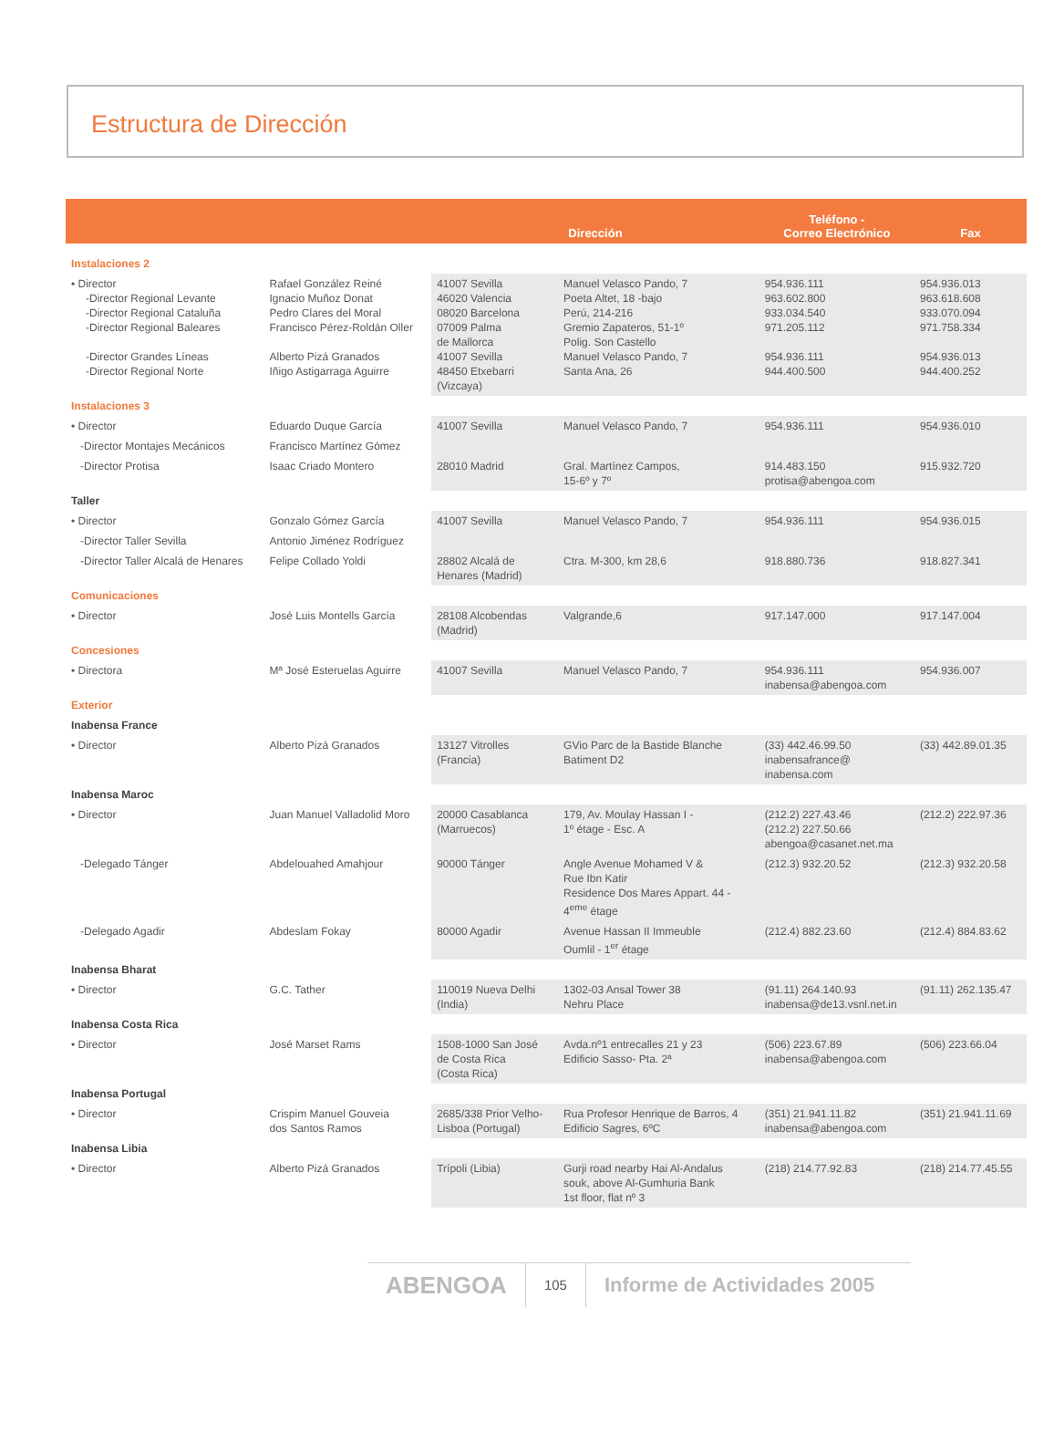Estructura de Dirección
| | | Dirección | | Teléfono - Correo Electrónico | Fax |
| --- | --- | --- | --- | --- | --- |
| Instalaciones 2 | | | | | |
| • Director -Director Regional Levante -Director Regional Cataluña -Director Regional Baleares -Director Grandes Líneas -Director Regional Norte | Rafael González Reiné Ignacio Muñoz Donat Pedro Clares del Moral Francisco Pérez-Roldán Oller Alberto Pizá Granados Iñigo Astigarraga Aguirre | 41007 Sevilla 46020 Valencia 08020 Barcelona 07009 Palma de Mallorca 41007 Sevilla 48450 Etxebarri (Vizcaya) | Manuel Velasco Pando, 7 Poeta Altet, 18 -bajo Perú, 214-216 Gremio Zapateros, 51-1º Polig. Son Castello Manuel Velasco Pando, 7 Santa Ana, 26 | 954.936.111 963.602.800 933.034.540 971.205.112 954.936.111 944.400.500 | 954.936.013 963.618.608 933.070.094 971.758.334 954.936.013 944.400.252 |
| Instalaciones 3 | | | | | |
| • Director | Eduardo Duque García | 41007 Sevilla | Manuel Velasco Pando, 7 | 954.936.111 | 954.936.010 |
| -Director Montajes Mecánicos | Francisco Martínez Gómez | | | | |
| -Director Protisa | Isaac Criado Montero | 28010 Madrid | Gral. Martínez Campos, 15-6º y 7º | 914.483.150 protisa@abengoa.com | 915.932.720 |
| Taller | | | | | |
| • Director | Gonzalo Gómez García | 41007 Sevilla | Manuel Velasco Pando, 7 | 954.936.111 | 954.936.015 |
| -Director Taller Sevilla | Antonio Jiménez Rodríguez | | | | |
| -Director Taller Alcalá de Henares | Felipe Collado Yoldi | 28802 Alcalá de Henares (Madrid) | Ctra. M-300, km 28,6 | 918.880.736 | 918.827.341 |
| Comunicaciones | | | | | |
| • Director | José Luis Montells García | 28108 Alcobendas (Madrid) | Valgrande,6 | 917.147.000 | 917.147.004 |
| Concesiones | | | | | |
| • Directora | Mª José Esteruelas Aguirre | 41007 Sevilla | Manuel Velasco Pando, 7 | 954.936.111 inabensa@abengoa.com | 954.936.007 |
| Exterior | | | | | |
| Inabensa France | | | | | |
| • Director | Alberto Pizá Granados | 13127 Vitrolles (Francia) | GVio Parc de la Bastide Blanche Batiment D2 | (33) 442.46.99.50 inabensafrance@ inabensa.com | (33) 442.89.01.35 |
| Inabensa Maroc | | | | | |
| • Director | Juan Manuel Valladolid Moro | 20000 Casablanca (Marruecos) | 179, Av. Moulay Hassan I - 1º étage - Esc. A | (212.2) 227.43.46 (212.2) 227.50.66 abengoa@casanet.net.ma | (212.2) 222.97.36 |
| -Delegado Tánger | Abdelouahed Amahjour | 90000 Tánger | Angle Avenue Mohamed V & Rue Ibn Katir Residence Dos Mares Appart. 44 - 4<sup>eme</sup> étage | (212.3) 932.20.52 | (212.3) 932.20.58 |
| -Delegado Agadir | Abdeslam Fokay | 80000 Agadir | Avenue Hassan II Immeuble Oumlil - 1<sup>er</sup> étage | (212.4) 882.23.60 | (212.4) 884.83.62 |
| Inabensa Bharat | | | | | |
| • Director | G.C. Tather | 110019 Nueva Delhi (India) | 1302-03 Ansal Tower 38 Nehru Place | (91.11) 264.140.93 inabensa@de13.vsnl.net.in | (91.11) 262.135.47 |
| Inabensa Costa Rica | | | | | |
| • Director | José Marset Rams | 1508-1000 San José de Costa Rica (Costa Rica) | Avda.nº1 entrecalles 21 y 23 Edificio Sasso- Pta. 2ª | (506) 223.67.89 inabensa@abengoa.com | (506) 223.66.04 |
| Inabensa Portugal | | | | | |
| • Director | Crispim Manuel Gouveia dos Santos Ramos | 2685/338 Prior Velho- Lisboa (Portugal) | Rua Profesor Henrique de Barros, 4 Edificio Sagres, 6ºC | (351) 21.941.11.82 inabensa@abengoa.com | (351) 21.941.11.69 |
| Inabensa Libia | | | | | |
| • Director | Alberto Pizá Granados | Trípoli (Libia) | Gurji road nearby Hai Al-Andalus souk, above Al-Gumhuria Bank 1st floor, flat nº 3 | (218) 214.77.92.83 | (218) 214.77.45.55 |
ABENGOA 105 Informe de Actividades 2005